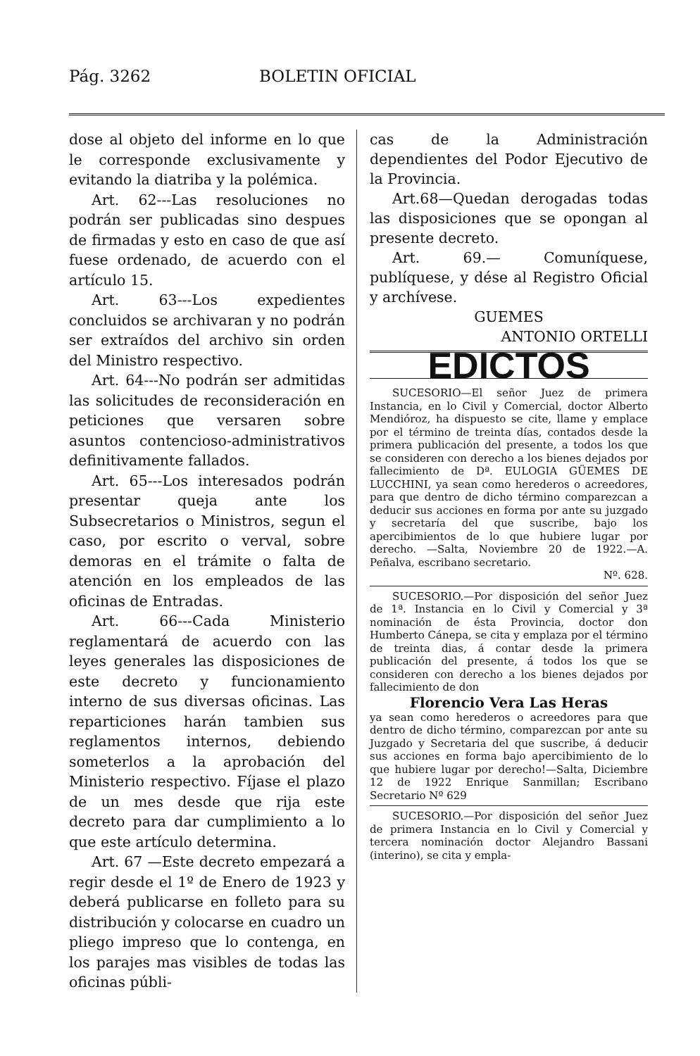Pág. 3262 BOLETIN OFICIAL
dose al objeto del informe en lo que le corresponde exclusivamente y evitando la diatriba y la polémica.
Art. 62---Las resoluciones no podrán ser publicadas sino despues de firmadas y esto en caso de que así fuese ordenado, de acuerdo con el artículo 15.
Art. 63---Los expedientes concluidos se archivaran y no podrán ser extraídos del archivo sin orden del Ministro respectivo.
Art. 64---No podrán ser admitidas las solicitudes de reconsideración en peticiones que versaren sobre asuntos contencioso-administrativos definitivamente fallados.
Art. 65---Los interesados podrán presentar queja ante los Subsecretarios o Ministros, segun el caso, por escrito o verval, sobre demoras en el trámite o falta de atención en los empleados de las oficinas de Entradas.
Art. 66---Cada Ministerio reglamentará de acuerdo con las leyes generales las disposiciones de este decreto y funcionamiento interno de sus diversas oficinas. Las reparticiones harán tambien sus reglamentos internos, debiendo someterlos a la aprobación del Ministerio respectivo. Fíjase el plazo de un mes desde que rija este decreto para dar cumplimiento a lo que este artículo determina.
Art. 67 —Este decreto empezará a regir desde el 1º de Enero de 1923 y deberá publicarse en folleto para su distribución y colocarse en cuadro un pliego impreso que lo contenga, en los parajes mas visibles de todas las oficinas públi-
cas de la Administración dependientes del Podor Ejecutivo de la Provincia.
Art.68—Quedan derogadas todas las disposiciones que se opongan al presente decreto.
Art. 69.— Comuníquese, publíquese, y dése al Registro Oficial y archívese.
GUEMES
ANTONIO ORTELLI
EDICTOS
SUCESORIO—El señor Juez de primera Instancia, en lo Civil y Comercial, doctor Alberto Mendióroz, ha dispuesto se cite, llame y emplace por el término de treinta días, contados desde la primera publicación del presente, a todos los que se consideren con derecho a los bienes dejados por fallecimiento de Dª. EULOGIA GÜEMES DE LUCCHINI, ya sean como herederos o acreedores, para que dentro de dicho término comparezcan a deducir sus acciones en forma por ante su juzgado y secretaría del que suscribe, bajo los apercibimientos de lo que hubiere lugar por derecho. —Salta, Noviembre 20 de 1922.—A. Peñalva, escribano secretario.
Nº. 628.
SUCESORIO.—Por disposición del señor Juez de 1ª. Instancia en lo Civil y Comercial y 3ª nominación de ésta Provincia, doctor don Humberto Cánepa, se cita y emplaza por el término de treinta dias, á contar desde la primera publicación del presente, á todos los que se consideren con derecho a los bienes dejados por fallecimiento de don
Florencio Vera Las Heras
ya sean como herederos o acreedores para que dentro de dicho término, comparezcan por ante su Juzgado y Secretaria del que suscribe, á deducir sus acciones en forma bajo apercibimiento de lo que hubiere lugar por derecho!—Salta, Diciembre 12 de 1922 Enrique Sanmillan; Escribano Secretario Nº 629
SUCESORIO.—Por disposición del señor Juez de primera Instancia en lo Civil y Comercial y tercera nominación doctor Alejandro Bassani (interino), se cita y empla-